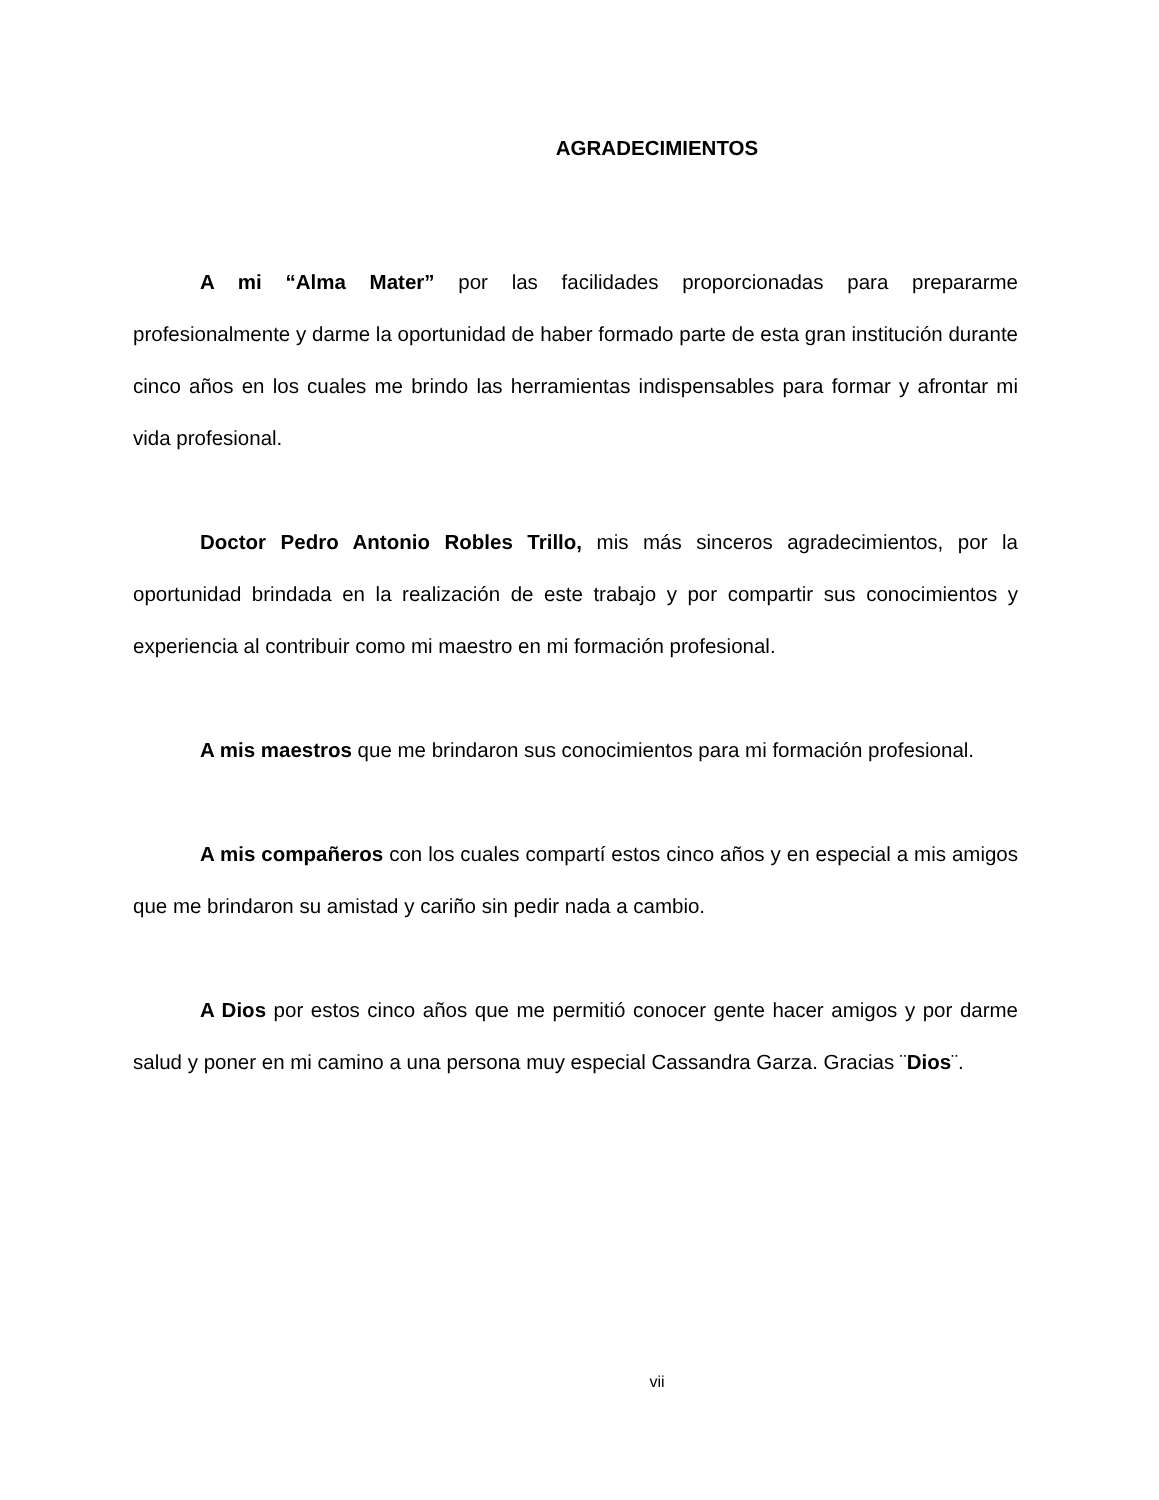AGRADECIMIENTOS
A mi “Alma Mater” por las facilidades proporcionadas para prepararme profesionalmente y darme la oportunidad de haber formado parte de esta gran institución durante cinco años en los cuales me brindo las herramientas indispensables para formar y afrontar mi vida profesional.
Doctor Pedro Antonio Robles Trillo, mis más sinceros agradecimientos, por la oportunidad brindada en la realización de este trabajo y por compartir sus conocimientos y experiencia al contribuir como mi maestro en mi formación profesional.
A mis maestros que me brindaron sus conocimientos para mi formación profesional.
A mis compañeros con los cuales compartí estos cinco años y en especial a mis amigos que me brindaron su amistad y cariño sin pedir nada a cambio.
A Dios por estos cinco años que me permitió conocer gente hacer amigos y por darme salud y poner en mi camino a una persona muy especial Cassandra Garza. Gracias ¨Dios¨.
vii